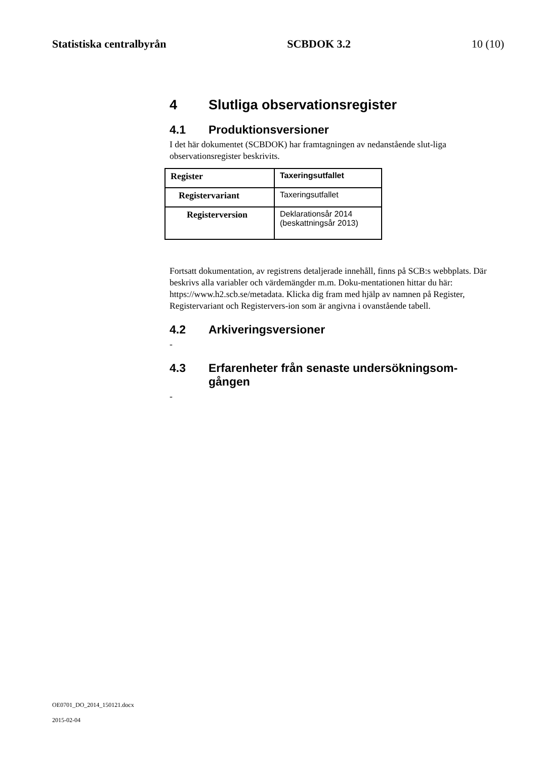Statistiska centralbyrån SCBDOK 3.2 10 (10)
4 Slutliga observationsregister
4.1 Produktionsversioner
I det här dokumentet (SCBDOK) har framtagningen av nedanstående slut-liga observationsregister beskrivits.
| Register | Taxeringsutfallet |
| Registervariant | Taxeringsutfallet |
| Registerversion | Deklarationsår 2014 (beskattningsår 2013) |
Fortsatt dokumentation, av registrens detaljerade innehåll, finns på SCB:s webbplats. Där beskrivs alla variabler och värdemängder m.m. Doku-mentationen hittar du här: https://www.h2.scb.se/metadata. Klicka dig fram med hjälp av namnen på Register, Registervariant och Registervers-ion som är angivna i ovanstående tabell.
4.2 Arkiveringsversioner
-
4.3 Erfarenheter från senaste undersökningsom-gången
-
OE0701_DO_2014_150121.docx
2015-02-04